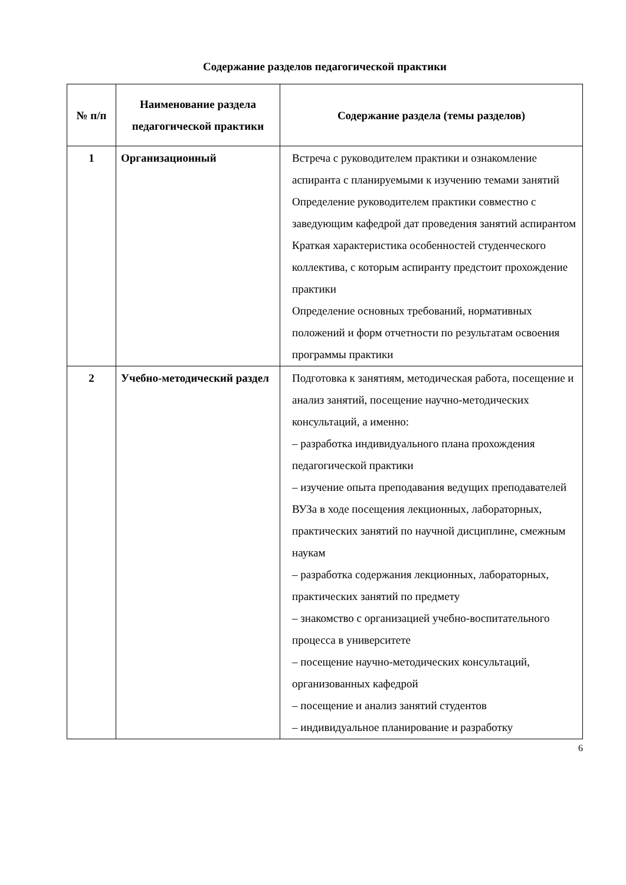Содержание разделов педагогической практики
| № п/п | Наименование раздела педагогической практики | Содержание раздела (темы разделов) |
| --- | --- | --- |
| 1 | Организационный | Встреча с руководителем практики и ознакомление аспиранта с планируемыми к изучению темами занятий Определение руководителем практики совместно с заведующим кафедрой дат проведения занятий аспирантом Краткая характеристика особенностей студенческого коллектива, с которым аспиранту предстоит прохождение практики Определение основных требований, нормативных положений и форм отчетности по результатам освоения программы практики |
| 2 | Учебно-методический раздел | Подготовка к занятиям, методическая работа, посещение и анализ занятий, посещение научно-методических консультаций, а именно: – разработка индивидуального плана прохождения педагогической практики – изучение опыта преподавания ведущих преподавателей ВУЗа в ходе посещения лекционных, лабораторных, практических занятий по научной дисциплине, смежным наукам – разработка содержания лекционных, лабораторных, практических занятий по предмету – знакомство с организацией учебно-воспитательного процесса в университете – посещение научно-методических консультаций, организованных кафедрой – посещение и анализ занятий студентов – индивидуальное планирование и разработку |
6